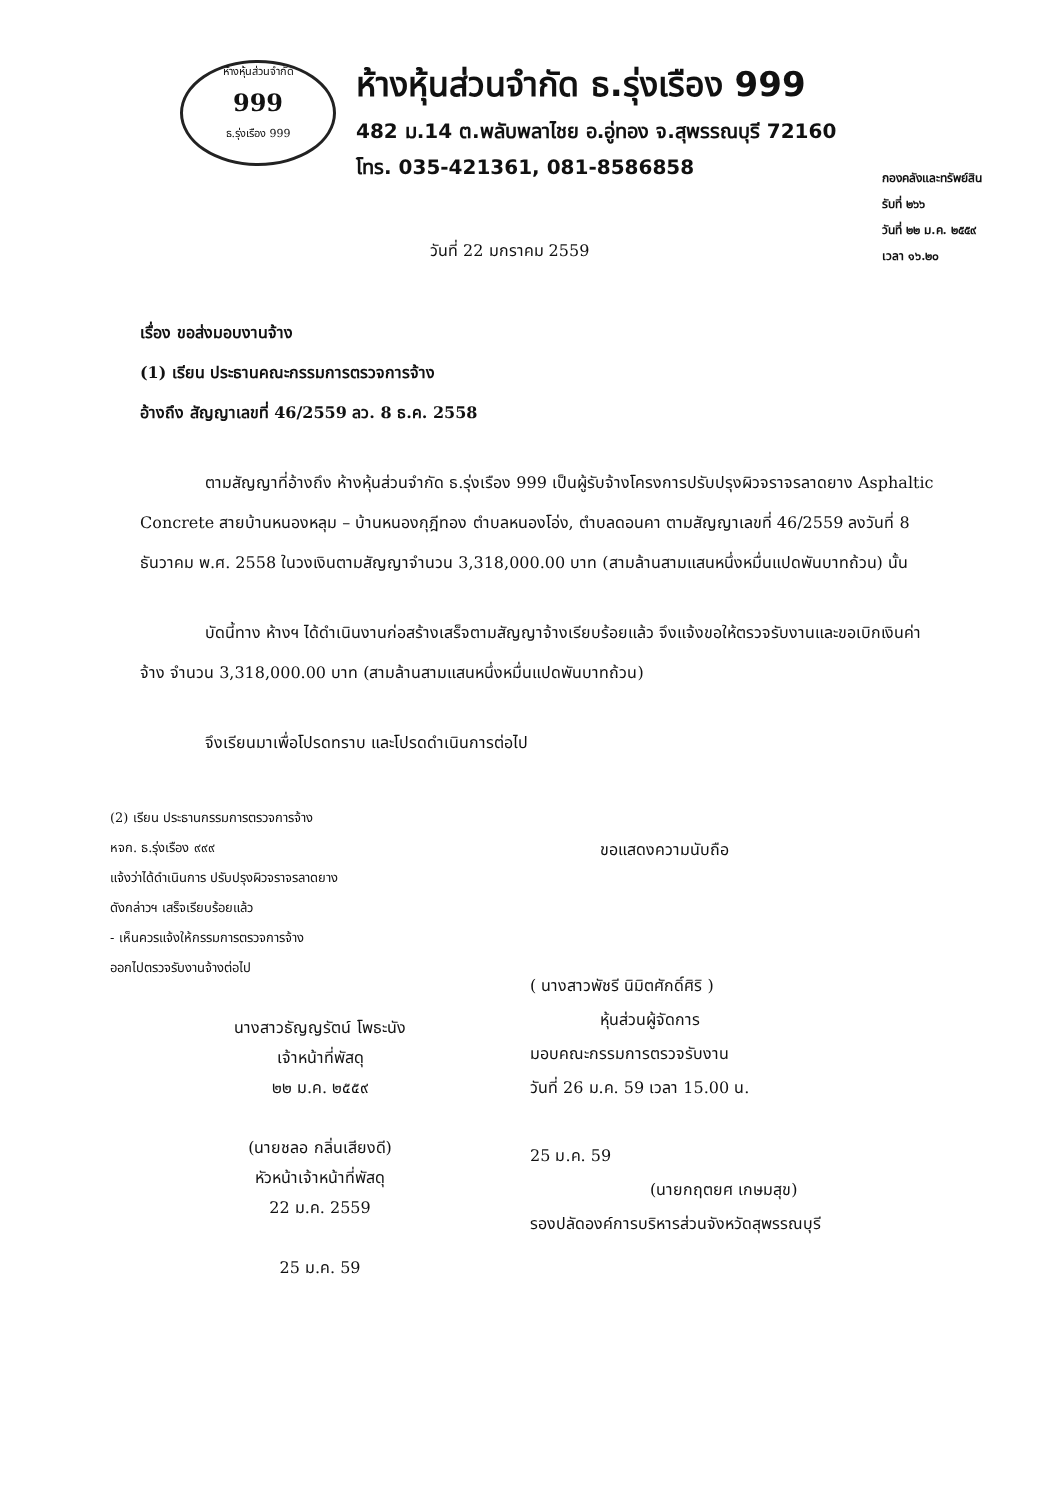ห้างหุ้นส่วนจำกัด
999
ธ.รุ่งเรือง 999
ห้างหุ้นส่วนจำกัด ธ.รุ่งเรือง 999
482 ม.14 ต.พลับพลาไชย อ.อู่ทอง จ.สุพรรณบุรี 72160
โทร. 035-421361, 081-8586858
กองคลังและทรัพย์สิน
รับที่ ๒๖๖
วันที่ ๒๒ ม.ค. ๒๕๕๙
เวลา ๑๖.๒๐
วันที่ 22 มกราคม 2559
เรื่อง ขอส่งมอบงานจ้าง
(1) เรียน ประธานคณะกรรมการตรวจการจ้าง
อ้างถึง สัญญาเลขที่ 46/2559 ลว. 8 ธ.ค. 2558
ตามสัญญาที่อ้างถึง ห้างหุ้นส่วนจำกัด ธ.รุ่งเรือง 999 เป็นผู้รับจ้างโครงการปรับปรุงผิวจราจรลาดยาง Asphaltic Concrete สายบ้านหนองหลุม – บ้านหนองกุฎีทอง ตำบลหนองโอ่ง, ตำบลดอนคา ตามสัญญาเลขที่ 46/2559 ลงวันที่ 8 ธันวาคม พ.ศ. 2558 ในวงเงินตามสัญญาจำนวน 3,318,000.00 บาท (สามล้านสามแสนหนึ่งหมื่นแปดพันบาทถ้วน) นั้น
บัดนี้ทาง ห้างฯ ได้ดำเนินงานก่อสร้างเสร็จตามสัญญาจ้างเรียบร้อยแล้ว จึงแจ้งขอให้ตรวจรับงานและขอเบิกเงินค่าจ้าง จำนวน 3,318,000.00 บาท (สามล้านสามแสนหนึ่งหมื่นแปดพันบาทถ้วน)
จึงเรียนมาเพื่อโปรดทราบ และโปรดดำเนินการต่อไป
(2) เรียน ประธานกรรมการตรวจการจ้าง
หจก. ธ.รุ่งเรือง ๙๙๙
แจ้งว่าได้ดำเนินการ ปรับปรุงผิวจราจรลาดยาง
ดังกล่าวฯ เสร็จเรียบร้อยแล้ว
- เห็นควรแจ้งให้กรรมการตรวจการจ้าง
ออกไปตรวจรับงานจ้างต่อไป
นางสาวธัญญรัตน์ โพธะนัง
เจ้าหน้าที่พัสดุ
๒๒ ม.ค. ๒๕๕๙
(นายชลอ กลิ่นเสียงดี)
หัวหน้าเจ้าหน้าที่พัสดุ
22 ม.ค. 2559
25 ม.ค. 59
ขอแสดงความนับถือ
( นางสาวพัชรี นิมิตศักดิ์ศิริ )
หุ้นส่วนผู้จัดการ
มอบคณะกรรมการตรวจรับงาน
วันที่ 26 ม.ค. 59 เวลา 15.00 น.
25 ม.ค. 59
(นายกฤตยศ เกษมสุข)
รองปลัดองค์การบริหารส่วนจังหวัดสุพรรณบุรี